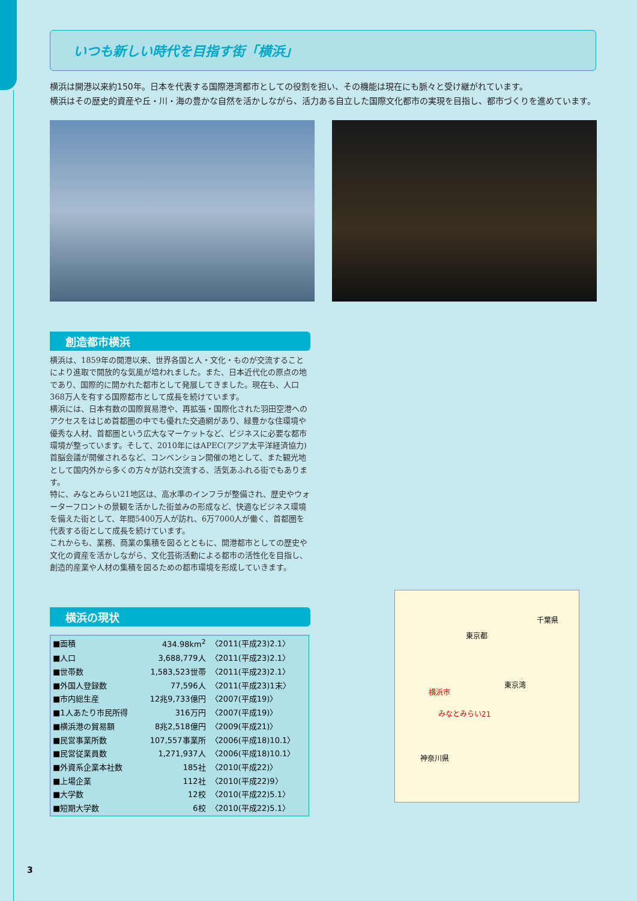いつも新しい時代を目指す街「横浜」
横浜は開港以来約150年。日本を代表する国際港湾都市としての役割を担い、その機能は現在にも脈々と受け継がれています。
横浜はその歴史的資産や丘・川・海の豊かな自然を活かしながら、活力ある自立した国際文化都市の実現を目指し、都市づくりを進めています。
創造都市横浜
横浜は、1859年の開港以来、世界各国と人・文化・ものが交流することにより進取で開放的な気風が培われました。また、日本近代化の原点の地であり、国際的に開かれた都市として発展してきました。現在も、人口368万人を有する国際都市として成長を続けています。
横浜には、日本有数の国際貿易港や、再拡張・国際化された羽田空港へのアクセスをはじめ首都圏の中でも優れた交通網があり、緑豊かな住環境や優秀な人材、首都圏という広大なマーケットなど、ビジネスに必要な都市環境が整っています。そして、2010年にはAPEC(アジア太平洋経済協力)首脳会議が開催されるなど、コンベンション開催の地として、また観光地として国内外から多くの方々が訪れ交流する、活気あふれる街でもあります。
特に、みなとみらい21地区は、高水準のインフラが整備され、歴史やウォーターフロントの景観を活かした街並みの形成など、快適なビジネス環境を備えた街として、年間5400万人が訪れ、6万7000人が働く、首都圏を代表する街として成長を続けています。
これからも、業務、商業の集積を図るとともに、開港都市としての歴史や文化の資産を活かしながら、文化芸術活動による都市の活性化を目指し、創造的産業や人材の集積を図るための都市環境を形成していきます。
横浜の現状
| ■面積 | 434.98km<sup>2</sup> | 〈2011(平成23)2.1〉 |
| ■人口 | 3,688,779人 | 〈2011(平成23)2.1〉 |
| ■世帯数 | 1,583,523世帯 | 〈2011(平成23)2.1〉 |
| ■外国人登録数 | 77,596人 | 〈2011(平成23)1末〉 |
| ■市内総生産 | 12兆9,733億円 | 〈2007(平成19)〉 |
| ■1人あたり市民所得 | 316万円 | 〈2007(平成19)〉 |
| ■横浜港の貿易額 | 8兆2,518億円 | 〈2009(平成21)〉 |
| ■民営事業所数 | 107,557事業所 | 〈2006(平成18)10.1〉 |
| ■民営従業員数 | 1,271,937人 | 〈2006(平成18)10.1〉 |
| ■外資系企業本社数 | 185社 | 〈2010(平成22)〉 |
| ■上場企業 | 112社 | 〈2010(平成22)9〉 |
| ■大学数 | 12校 | 〈2010(平成22)5.1〉 |
| ■短期大学数 | 6校 | 〈2010(平成22)5.1〉 |
千葉県
東京都
東京湾
横浜市
みなとみらい21
神奈川県
3